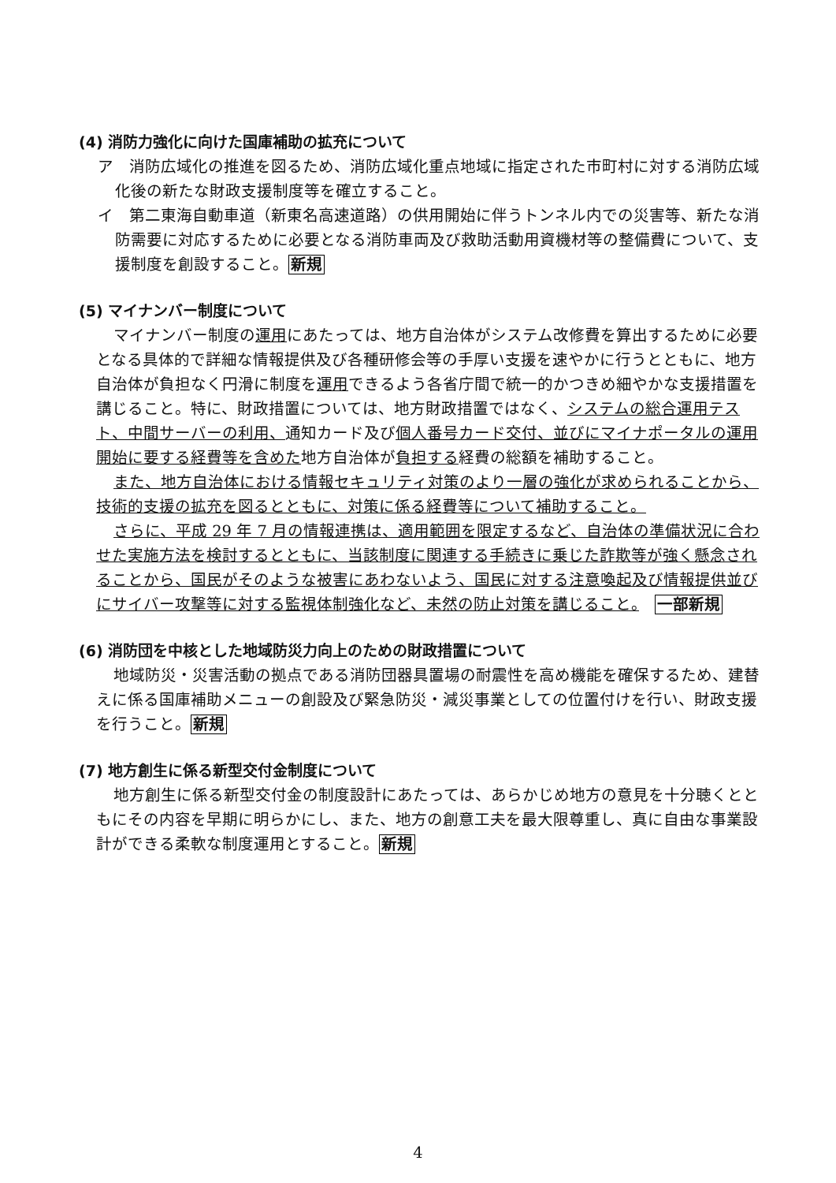(4) 消防力強化に向けた国庫補助の拡充について
ア　消防広域化の推進を図るため、消防広域化重点地域に指定された市町村に対する消防広域化後の新たな財政支援制度等を確立すること。
イ　第二東海自動車道（新東名高速道路）の供用開始に伴うトンネル内での災害等、新たな消防需要に対応するために必要となる消防車両及び救助活動用資機材等の整備費について、支援制度を創設すること。新規
(5) マイナンバー制度について
マイナンバー制度の運用にあたっては、地方自治体がシステム改修費を算出するために必要となる具体的で詳細な情報提供及び各種研修会等の手厚い支援を速やかに行うとともに、地方自治体が負担なく円滑に制度を運用できるよう各省庁間で統一的かつきめ細やかな支援措置を講じること。特に、財政措置については、地方財政措置ではなく、システムの総合運用テスト、中間サーバーの利用、通知カード及び個人番号カード交付、並びにマイナポータルの運用開始に要する経費等を含めた地方自治体が負担する経費の総額を補助すること。
また、地方自治体における情報セキュリティ対策のより一層の強化が求められることから、技術的支援の拡充を図るとともに、対策に係る経費等について補助すること。
さらに、平成 29 年 7 月の情報連携は、適用範囲を限定するなど、自治体の準備状況に合わせた実施方法を検討するとともに、当該制度に関連する手続きに乗じた詐欺等が強く懸念されることから、国民がそのような被害にあわないよう、国民に対する注意喚起及び情報提供並びにサイバー攻撃等に対する監視体制強化など、未然の防止対策を講じること。　一部新規
(6) 消防団を中核とした地域防災力向上のための財政措置について
地域防災・災害活動の拠点である消防団器具置場の耐震性を高め機能を確保するため、建替えに係る国庫補助メニューの創設及び緊急防災・減災事業としての位置付けを行い、財政支援を行うこと。新規
(7) 地方創生に係る新型交付金制度について
地方創生に係る新型交付金の制度設計にあたっては、あらかじめ地方の意見を十分聴くとともにその内容を早期に明らかにし、また、地方の創意工夫を最大限尊重し、真に自由な事業設計ができる柔軟な制度運用とすること。新規
4